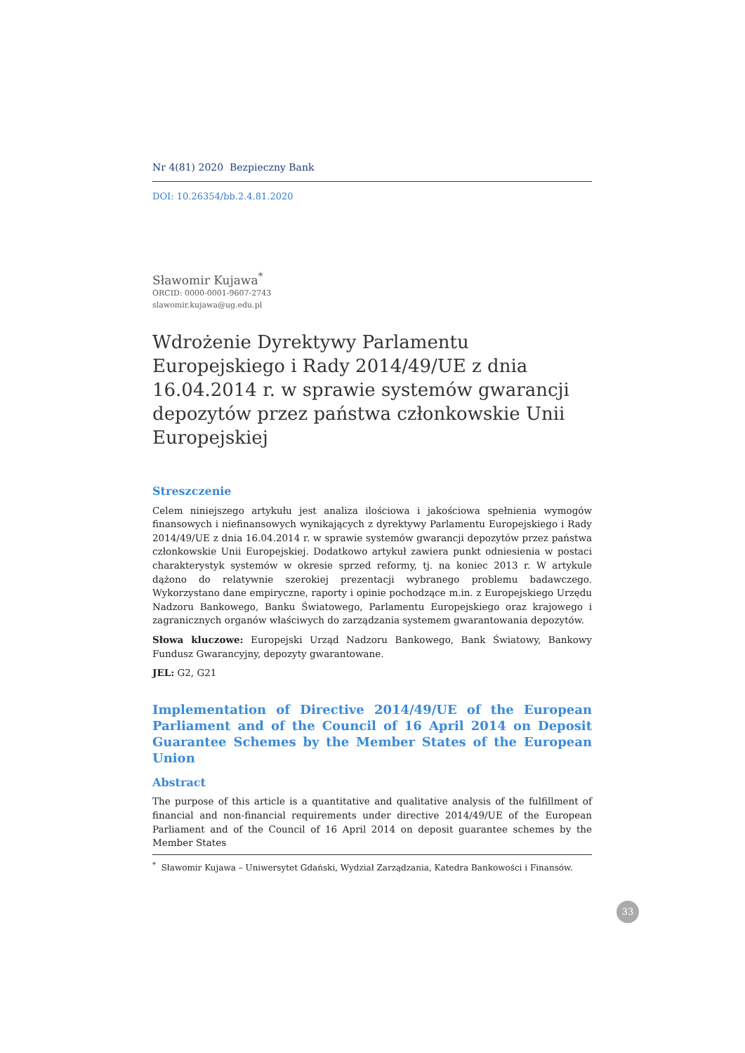Nr 4(81) 2020 Bezpieczny Bank
DOI: 10.26354/bb.2.4.81.2020
Sławomir Kujawa<sup>*</sup>
ORCID: 0000-0001-9607-2743
slawomir.kujawa@ug.edu.pl
Wdrożenie Dyrektywy Parlamentu Europejskiego i Rady 2014/49/UE z dnia 16.04.2014 r. w sprawie systemów gwarancji depozytów przez państwa członkowskie Unii Europejskiej
Streszczenie
Celem niniejszego artykułu jest analiza ilościowa i jakościowa spełnienia wymogów finansowych i niefinansowych wynikających z dyrektywy Parlamentu Europejskiego i Rady 2014/49/UE z dnia 16.04.2014 r. w sprawie systemów gwarancji depozytów przez państwa członkowskie Unii Europejskiej. Dodatkowo artykuł zawiera punkt odniesienia w postaci charakterystyk systemów w okresie sprzed reformy, tj. na koniec 2013 r. W artykule dążono do relatywnie szerokiej prezentacji wybranego problemu badawczego. Wykorzystano dane empiryczne, raporty i opinie pochodzące m.in. z Europejskiego Urzędu Nadzoru Bankowego, Banku Światowego, Parlamentu Europejskiego oraz krajowego i zagranicznych organów właściwych do zarządzania systemem gwarantowania depozytów.
Słowa kluczowe: Europejski Urząd Nadzoru Bankowego, Bank Światowy, Bankowy Fundusz Gwarancyjny, depozyty gwarantowane.
JEL: G2, G21
Implementation of Directive 2014/49/UE of the European Parliament and of the Council of 16 April 2014 on Deposit Guarantee Schemes by the Member States of the European Union
Abstract
The purpose of this article is a quantitative and qualitative analysis of the fulfillment of financial and non-financial requirements under directive 2014/49/UE of the European Parliament and of the Council of 16 April 2014 on deposit guarantee schemes by the Member States
<sup>*</sup> Sławomir Kujawa – Uniwersytet Gdański, Wydział Zarządzania, Katedra Bankowości i Finansów.
33